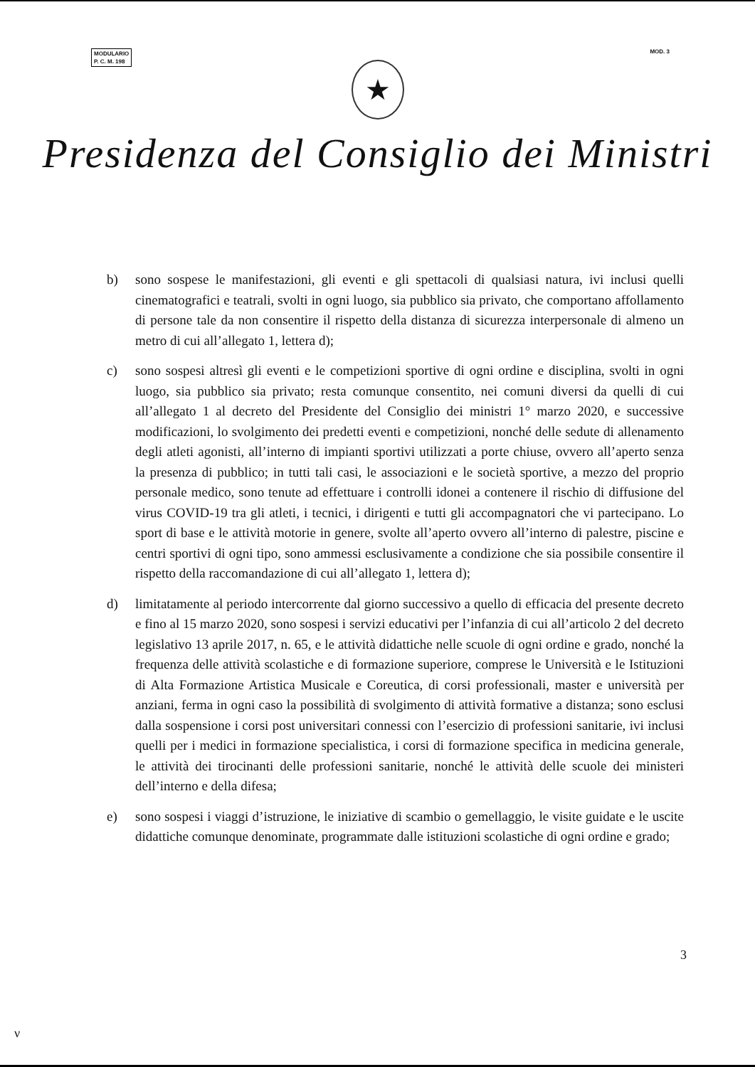MODULARIO
P. C. M. 198
MOD. 3
★
Presidenza del Consiglio dei Ministri
b) sono sospese le manifestazioni, gli eventi e gli spettacoli di qualsiasi natura, ivi inclusi quelli cinematografici e teatrali, svolti in ogni luogo, sia pubblico sia privato, che comportano affollamento di persone tale da non consentire il rispetto della distanza di sicurezza interpersonale di almeno un metro di cui all’allegato 1, lettera d);
c) sono sospesi altresì gli eventi e le competizioni sportive di ogni ordine e disciplina, svolti in ogni luogo, sia pubblico sia privato; resta comunque consentito, nei comuni diversi da quelli di cui all’allegato 1 al decreto del Presidente del Consiglio dei ministri 1° marzo 2020, e successive modificazioni, lo svolgimento dei predetti eventi e competizioni, nonché delle sedute di allenamento degli atleti agonisti, all’interno di impianti sportivi utilizzati a porte chiuse, ovvero all’aperto senza la presenza di pubblico; in tutti tali casi, le associazioni e le società sportive, a mezzo del proprio personale medico, sono tenute ad effettuare i controlli idonei a contenere il rischio di diffusione del virus COVID-19 tra gli atleti, i tecnici, i dirigenti e tutti gli accompagnatori che vi partecipano. Lo sport di base e le attività motorie in genere, svolte all’aperto ovvero all’interno di palestre, piscine e centri sportivi di ogni tipo, sono ammessi esclusivamente a condizione che sia possibile consentire il rispetto della raccomandazione di cui all’allegato 1, lettera d);
d) limitatamente al periodo intercorrente dal giorno successivo a quello di efficacia del presente decreto e fino al 15 marzo 2020, sono sospesi i servizi educativi per l’infanzia di cui all’articolo 2 del decreto legislativo 13 aprile 2017, n. 65, e le attività didattiche nelle scuole di ogni ordine e grado, nonché la frequenza delle attività scolastiche e di formazione superiore, comprese le Università e le Istituzioni di Alta Formazione Artistica Musicale e Coreutica, di corsi professionali, master e università per anziani, ferma in ogni caso la possibilità di svolgimento di attività formative a distanza; sono esclusi dalla sospensione i corsi post universitari connessi con l’esercizio di professioni sanitarie, ivi inclusi quelli per i medici in formazione specialistica, i corsi di formazione specifica in medicina generale, le attività dei tirocinanti delle professioni sanitarie, nonché le attività delle scuole dei ministeri dell’interno e della difesa;
e) sono sospesi i viaggi d’istruzione, le iniziative di scambio o gemellaggio, le visite guidate e le uscite didattiche comunque denominate, programmate dalle istituzioni scolastiche di ogni ordine e grado;
3
ν